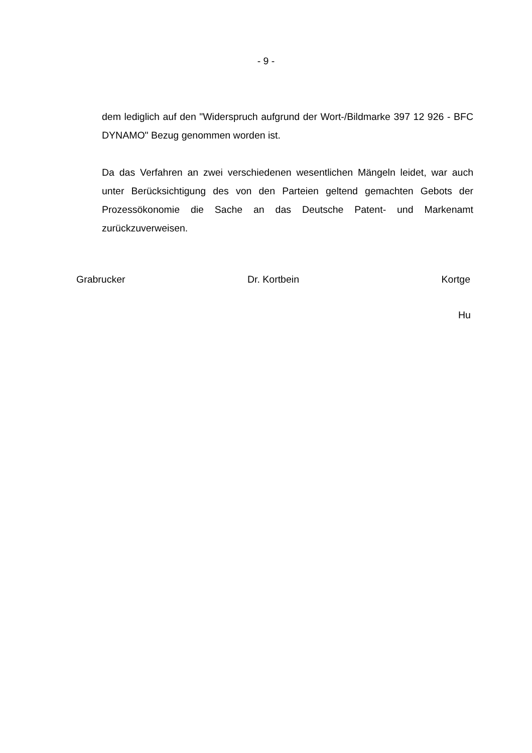- 9 -
dem lediglich auf den "Widerspruch aufgrund der Wort-/Bildmarke 397 12 926 - BFC DYNAMO" Bezug genommen worden ist.
Da das Verfahren an zwei verschiedenen wesentlichen Mängeln leidet, war auch unter Berücksichtigung des von den Parteien geltend gemachten Gebots der Prozessökonomie die Sache an das Deutsche Patent- und Markenamt zurückzuverweisen.
Grabrucker Dr. Kortbein Kortge
Hu